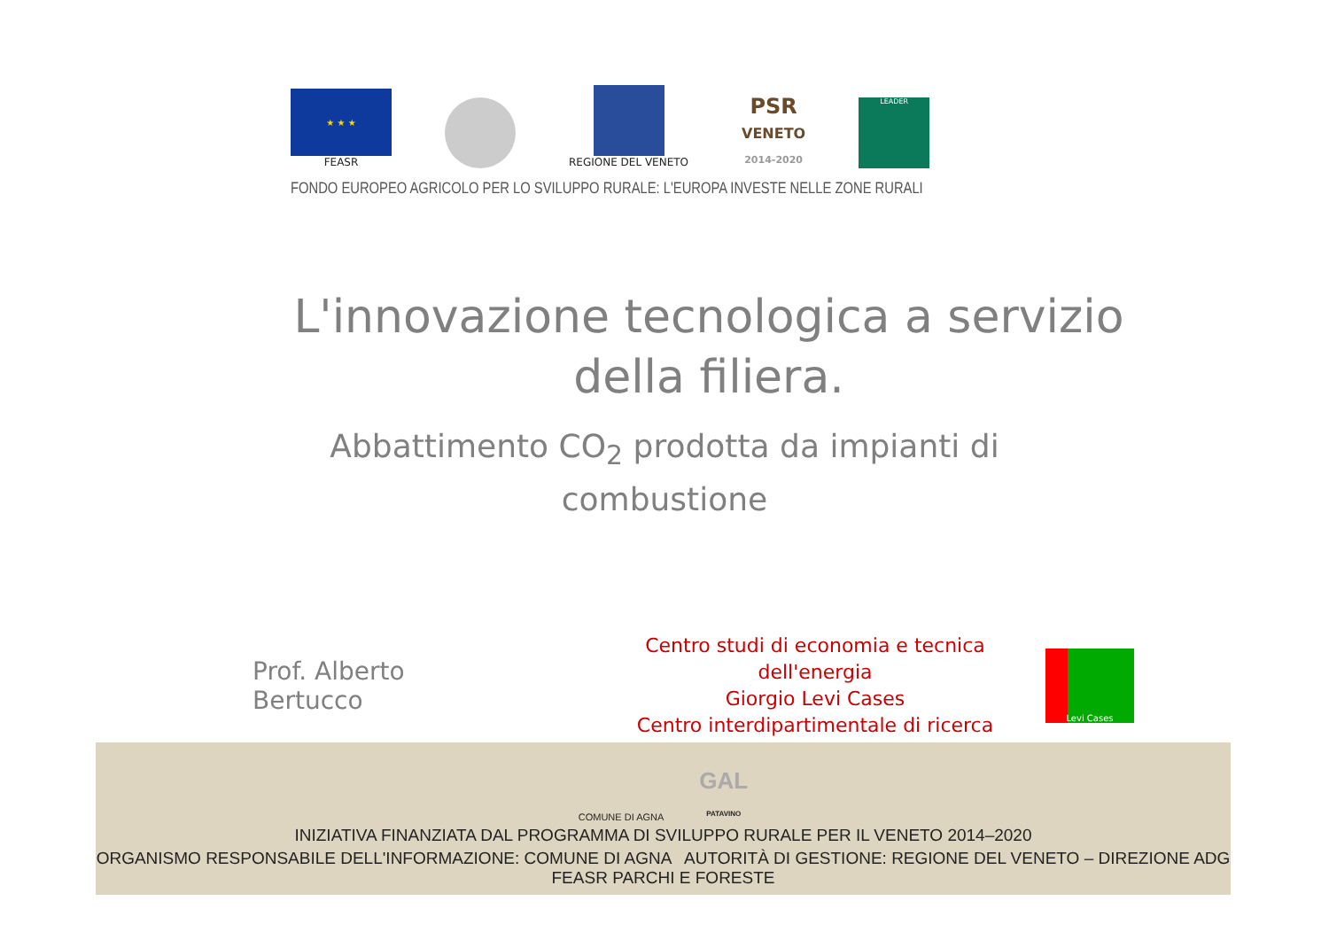★ ★ ★
FEASR
REGIONE DEL VENETO
PSR
VENETO
2014-2020
LEADER
FONDO EUROPEO AGRICOLO PER LO SVILUPPO RURALE: L'EUROPA INVESTE NELLE ZONE RURALI
L'innovazione tecnologica a servizio della filiera.
Abbattimento CO<sub>2</sub> prodotta da impianti di combustione
Prof. Alberto Bertucco
Centro studi di economia e tecnica dell'energia
Giorgio Levi Cases
Centro interdipartimentale di ricerca
Levi Cases
COMUNE DI AGNA GAL
PATAVINO
INIZIATIVA FINANZIATA DAL PROGRAMMA DI SVILUPPO RURALE PER IL VENETO 2014–2020
ORGANISMO RESPONSABILE DELL'INFORMAZIONE: COMUNE DI AGNA AUTORITÀ DI GESTIONE: REGIONE DEL VENETO – DIREZIONE ADG FEASR PARCHI E FORESTE